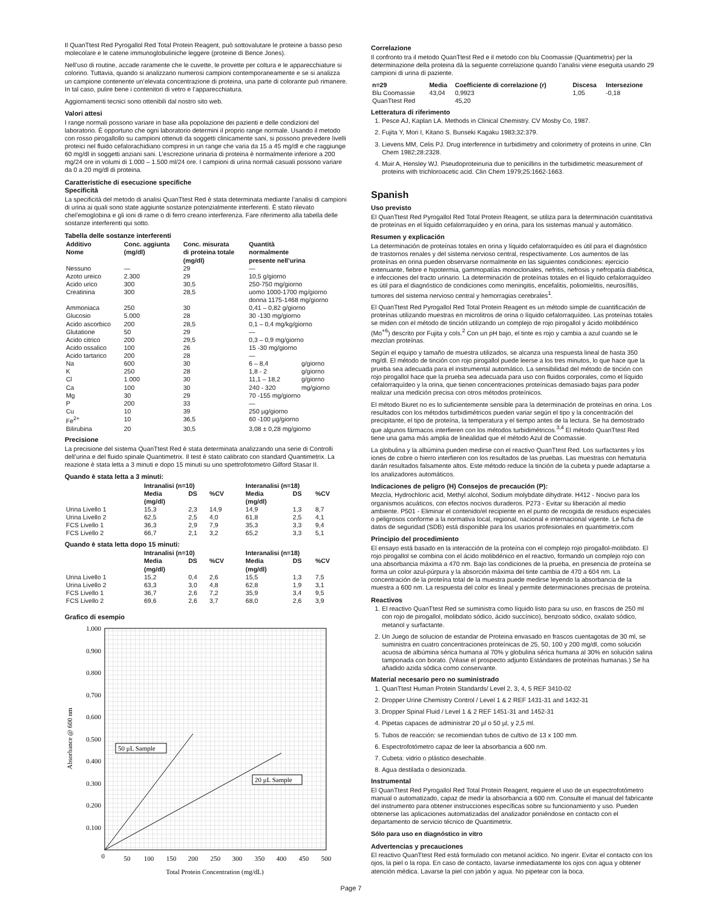Il QuanTtest Red Pyrogallol Red Total Protein Reagent, può sottovalutare le proteine a basso peso molecolare e le catene immunoglobuliniche leggere (proteine di Bence Jones).
Nell’uso di routine, accade raramente che le cuvette, le provette per coltura e le apparecchiature si colorino. Tuttavia, quando si analizzano numerosi campioni contemporaneamente e se si analizza un campione contenente un’elevata concentrazione di proteina, una parte di colorante può rimanere. In tal caso, pulire bene i contenitori di vetro e l’apparecchiatura.
Aggiornamenti tecnici sono ottenibili dal nostro sito web.
Valori attesi
I range normali possono variare in base alla popolazione dei pazienti e delle condizioni del laboratorio. È opportuno che ogni laboratorio determini il proprio range normale. Usando il metodo con rosso pirogallollo su campioni ottenuti da soggetti clinicamente sani, si possono prevedere livelli proteici nel fluido cefalorachidiano compresi in un range che varia da 15 a 45 mg/dl e che raggiunge 60 mg/dl in soggetti anziani sani. L’escrezione urinaria di proteina è normalmente inferiore a 200 mg/24 ore in volumi di 1.000 – 1.500 ml/24 ore. I campioni di urina normali casuali possono variare da 0 a 20 mg/dl di proteina.
Caratteristiche di esecuzione specifiche
Specificità
La specificità del metodo di analisi QuanTtest Red è stata determinata mediante l’analisi di campioni di urina ai quali sono state aggiunte sostanze potenzialmente interferenti. È stato rilevato chel’emoglobina e gli ioni di rame o di ferro creano interferenza. Fare riferimento alla tabella delle sostanze interferenti qui sotto.
Tabella delle sostanze interferenti
| Additivo Nome | Conc. aggiunta (mg/dl) | Conc. misurata di proteina totale (mg/dl) | Quantità normalmente presente nell’urina | |
| --- | --- | --- | --- | --- |
| Nessuno | — | 29 | — | |
| Azoto ureico | 2.300 | 29 | 10,5 g/giorno | |
| Acido urico | 300 | 30,5 | 250-750 mg/giorno | |
| Creatinina | 300 | 28,5 | uomo 1000-1700 mg/giorno donna 1175-1468 mg/giorno | |
| Ammoniaca | 250 | 30 | 0,41 – 0,82 g/giorno | |
| Glucosio | 5.000 | 28 | 30 -130 mg/giorno | |
| Acido ascorbico | 200 | 28,5 | 0,1 – 0,4 mg/kg/giorno | |
| Glutatione | 50 | 29 | — | |
| Acido citrico | 200 | 29,5 | 0,3 – 0,9 mg/giorno | |
| Acido ossalico | 100 | 26 | 15 -30 mg/giorno | |
| Acido tartarico | 200 | 28 | — | |
| Na | 600 | 30 | 6 – 8,4 | g/giorno |
| K | 250 | 28 | 1,8 - 2 | g/giorno |
| Cl | 1.000 | 30 | 11,1 – 18,2 | g/giorno |
| Ca | 100 | 30 | 240 - 320 | mg/giorno |
| Mg | 30 | 29 | 70 -155 mg/giorno | |
| P | 200 | 33 | — | |
| Cu | 10 | 39 | 250 µg/giorno | |
| Fe<sup>2+</sup> | 10 | 36,5 | 60 -100 µg/giorno | |
| Bilirubina | 20 | 30,5 | 3,08 ± 0,28 mg/giorno | |
Precisione
La precisione del sistema QuanTtest Red è stata determinata analizzando una serie di Controlli dell’urina e del fluido spinale Quantimetrix. Il test è stato calibrato con standard Quantimetrix. La reazione è stata letta a 3 minuti e dopo 15 minuti su uno spettrofotometro Gilford Stasar II.
Quando è stata letta a 3 minuti:
| | Intranalisi (n=10) | | | | Interanalisi (n=18) | | |
| --- | --- | --- | --- | --- | --- | --- | --- |
| | Media (mg/dl) | DS | %CV | | Media (mg/dl) | DS | %CV |
| Urina Livello 1 | 15,3 | 2,3 | 14,9 | | 14,9 | 1,3 | 8,7 |
| Urina Livello 2 | 62,5 | 2,5 | 4,0 | | 61,8 | 2,5 | 4,1 |
| FCS Livello 1 | 36,3 | 2,9 | 7,9 | | 35,3 | 3,3 | 9,4 |
| FCS Livello 2 | 66,7 | 2,1 | 3,2 | | 65,2 | 3,3 | 5,1 |
Quando è stata letta dopo 15 minuti:
| | Intranalisi (n=10) | | | | Interanalisi (n=18) | | |
| --- | --- | --- | --- | --- | --- | --- | --- |
| | Media (mg/dl) | DS | %CV | | Media (mg/dl) | DS | %CV |
| Urina Livello 1 | 15,2 | 0,4 | 2,6 | | 15,5 | 1,3 | 7,5 |
| Urina Livello 2 | 63,3 | 3,0 | 4,8 | | 62,8 | 1,9 | 3,1 |
| FCS Livello 1 | 36,7 | 2,6 | 7,2 | | 35,9 | 3,4 | 9,5 |
| FCS Livello 2 | 69,6 | 2,6 | 3,7 | | 68,0 | 2,6 | 3,9 |
Grafico di esempio
50 μL Sample
20 μL Sample
1.000
0.900
0.800
0.700
0.600
0.500
0.400
0.300
0.200
0.100
0
50
100
150
200
250
300
350
400
450
500
Total Protein Concentration (mg/dL)
Absorbance @ 600 nm
Correlazione
Il confronto tra il metodo QuanTtest Red e il metodo con blu Coomassie (Quantimetrix) per la determinazione della proteina dà la seguente correlazione quando l’analisi viene eseguita usando 29 campioni di urina di paziente.
| n=29 | Media | Coefficiente di correlazione (r) | Discesa | Intersezione |
| --- | --- | --- | --- | --- |
| Blu Coomassie | 43,04 | 0,9923 | 1,05 | -0,18 |
| QuanTtest Red | | 45,20 | | |
Letteratura di riferimento
1. Pesce AJ, Kaplan LA. Methods in Clinical Chemistry. CV Mosby Co, 1987.
2. Fujita Y, Mori I, Kitano S. Bunseki Kagaku 1983;32:379.
3. Lievens MM, Celis PJ. Drug interference in turbidimetry and colorimetry of proteins in urine. Clin Chem 1982;28:2328.
4. Muir A, Hensley WJ. Pseudoproteinuria due to penicillins in the turbidimetric measurement of proteins with trichloroacetic acid. Clin Chem 1979;25:1662-1663.
Spanish
Uso previsto
El QuanTtest Red Pyrogallol Red Total Protein Reagent, se utiliza para la determinación cuantitativa de proteínas en el líquido cefalorraquídeo y en orina, para los sistemas manual y automático.
Resumen y explicación
La determinación de proteínas totales en orina y líquido cefalorraquídeo es útil para el diagnóstico de trastornos renales y del sistema nervioso central, respectivamente. Los aumentos de las proteínas en orina pueden observarse normalmente en las siguientes condiciones: ejercicio extenuante, fiebre e hipotermia, gammopatías monoclonales, nefritis, nefrosis y nefropatía diabética, e infecciones del tracto urinario. La determinación de proteínas totales en el líquido cefalorraquídeo es útil para el diagnóstico de condiciones como meningitis, encefalitis, poliomielitis, neurosífilis, tumores del sistema nervioso central y hemorragias cerebrales<sup>1</sup>.
El QuanTtest Red Pyrogallol Red Total Protein Reagent es un método simple de cuantificación de proteínas utilizando muestras en microlitros de orina o líquido cefalorraquídeo. Las proteínas totales se miden con el método de tinción utilizando un complejo de rojo pirogallol y ácido molibdénico (Mo<sup>+6</sup>) descrito por Fujita y cols.<sup>2</sup> Con un pH bajo, el tinte es rojo y cambia a azul cuando se le mezclan proteínas.
Según el equipo y tamaño de muestra utilizados, se alcanza una respuesta lineal de hasta 350 mg/dl. El método de tinción con rojo pirogallol puede leerse a los tres minutos, lo que hace que la prueba sea adecuada para el instrumental automático. La sensibilidad del método de tinción con rojo pirogallol hace que la prueba sea adecuada para uso con fluidos corporales, como el líquido cefalorraquídeo y la orina, que tienen concentraciones proteínicas demasiado bajas para poder realizar una medición precisa con otros métodos proteínicos.
El método Biuret no es lo suficientemente sensible para la determinación de proteínas en orina. Los resultados con los métodos turbidimétricos pueden variar según el tipo y la concentración del precipitante, el tipo de proteína, la temperatura y el tiempo antes de la lectura. Se ha demostrado que algunos fármacos interfieren con los métodos turbidimétricos.<sup>3,4</sup> El método QuanTtest Red tiene una gama más amplia de linealidad que el método Azul de Coomassie.
La globulina y la albúmina pueden medirse con el reactivo QuanTtest Red. Los surfactantes y los iones de cobre o hierro interfieren con los resultados de las pruebas. Las muestras con hematuria darán resultados falsamente altos. Este método reduce la tinción de la cubeta y puede adaptarse a los analizadores automáticos.
Indicaciones de peligro (H) Consejos de precaución (P):
Mezcla, Hydrochloric acid, Methyl alcohol, Sodium molybdate dihydrate. H412 - Nocivo para los organismos acuáticos, con efectos nocivos duraderos. P273 - Evitar su liberación al medio ambiente. P501 - Eliminar el contenido/el recipiente en el punto de recogida de residuos especiales o peligrosos conforme a la normativa local, regional, nacional e internacional vigente. Le ficha de datos de seguridad (SDB) está disponible para los usarios profesionales en quantimetrix.com
Principio del procedimiento
El ensayo está basado en la interacción de la proteína con el complejo rojo pirogallol-molibdato. El rojo pirogallol se combina con el ácido molibdénico en el reactivo, formando un complejo rojo con una absorbancia máxima a 470 nm. Bajo las condiciones de la prueba, en presencia de proteína se forma un color azul-púrpura y la absorción máxima del tinte cambia de 470 a 604 nm. La concentración de la proteína total de la muestra puede medirse leyendo la absorbancia de la muestra a 600 nm. La respuesta del color es lineal y permite determinaciones precisas de proteína.
Reactivos
1. El reactivo QuanTtest Red se suministra como líquido listo para su uso, en frascos de 250 ml con rojo de pirogallol, molibdato sódico, ácido succínico), benzoato sódico, oxalato sódico, metanol y surfactante.
2. Un Juego de solucion de estandar de Proteina envasado en frascos cuentagotas de 30 ml, se suministra en cuatro concentraciones proteínicas de 25, 50, 100 y 200 mg/dl, como solución acuosa de albúmina sérica humana al 70% y globulina sérica humana al 30% en solución salina tamponada con borato. (Véase el prospecto adjunto Estándares de proteínas humanas.) Se ha añadido azida sódica como conservante.
Material necesario pero no suministrado
1. QuanTtest Human Protein Standards/ Level 2, 3, 4, 5 REF 3410-02
2. Dropper Urine Chemistry Control / Level 1 & 2 REF 1431-31 and 1432-31
3. Dropper Spinal Fluid / Level 1 & 2 REF 1451-31 and 1452-31
4. Pipetas capaces de administrar 20 µl o 50 µl, y 2,5 ml.
5. Tubos de reacción: se recomiendan tubos de cultivo de 13 x 100 mm.
6. Espectrofotómetro capaz de leer la absorbancia a 600 nm.
7. Cubeta: vidrio o plástico desechable.
8. Agua destilada o desionizada.
Instrumental
El QuanTtest Red Pyrogallol Red Total Protein Reagent, requiere el uso de un espectrofotómetro manual o automatizado, capaz de medir la absorbancia a 600 nm. Consulte el manual del fabricante del instrumento para obtener instrucciones específicas sobre su funcionamiento y uso. Pueden obtenerse las aplicaciones automatizadas del analizador poniéndose en contacto con el departamento de servicio técnico de Quantimetrix.
Sólo para uso en diagnóstico in vitro
Advertencias y precauciones
El reactivo QuanTtest Red está formulado con metanol acídico. No ingerir. Evitar el contacto con los ojos, la piel o la ropa. En caso de contacto, lavarse inmediatamente los ojos con agua y obtener atención médica. Lavarse la piel con jabón y agua. No pipetear con la boca.
Page 7